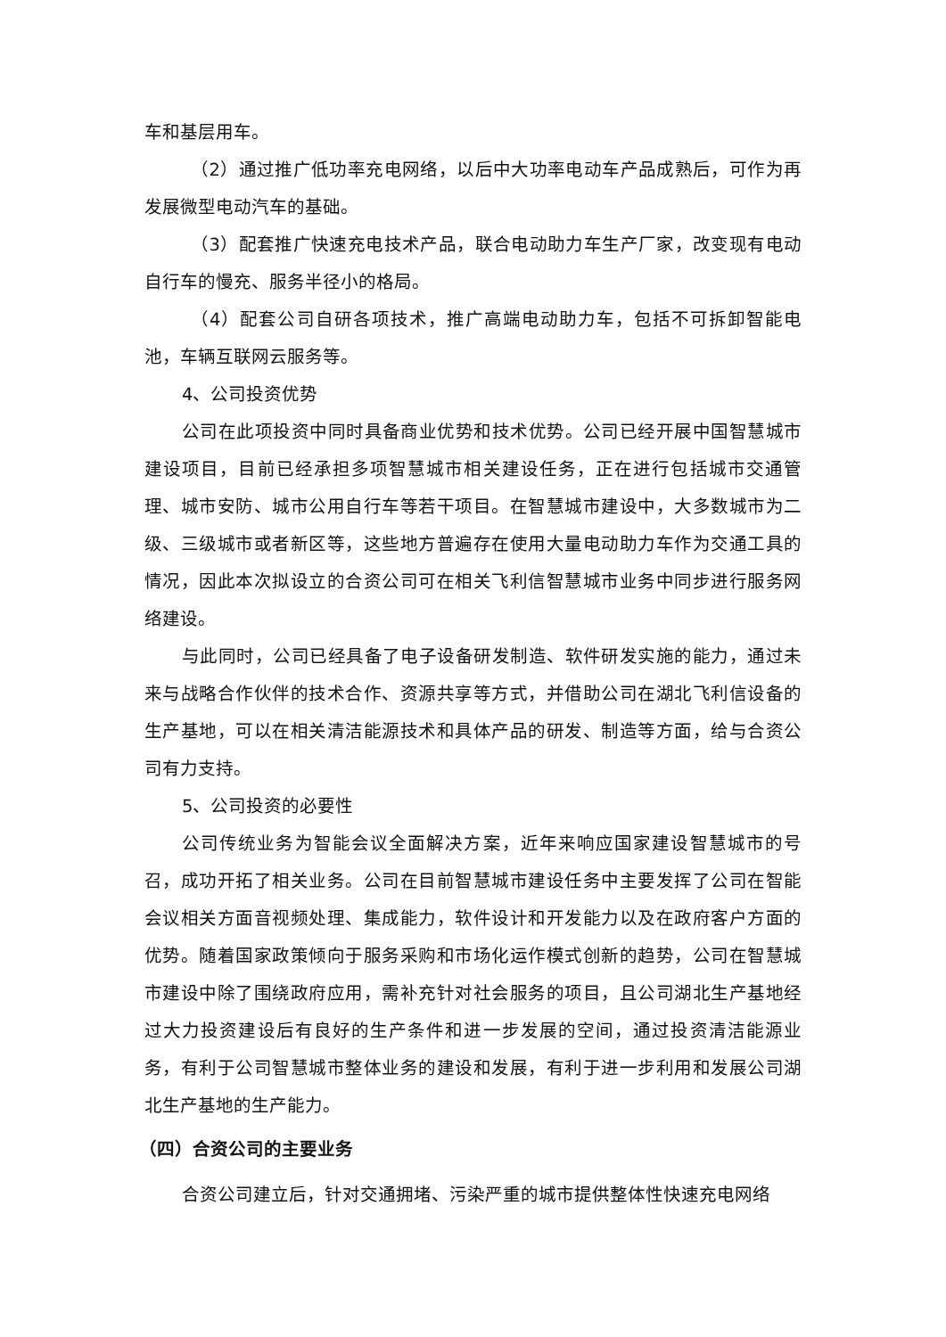车和基层用车。
（2）通过推广低功率充电网络，以后中大功率电动车产品成熟后，可作为再发展微型电动汽车的基础。
（3）配套推广快速充电技术产品，联合电动助力车生产厂家，改变现有电动自行车的慢充、服务半径小的格局。
（4）配套公司自研各项技术，推广高端电动助力车，包括不可拆卸智能电池，车辆互联网云服务等。
4、公司投资优势
公司在此项投资中同时具备商业优势和技术优势。公司已经开展中国智慧城市建设项目，目前已经承担多项智慧城市相关建设任务，正在进行包括城市交通管理、城市安防、城市公用自行车等若干项目。在智慧城市建设中，大多数城市为二级、三级城市或者新区等，这些地方普遍存在使用大量电动助力车作为交通工具的情况，因此本次拟设立的合资公司可在相关飞利信智慧城市业务中同步进行服务网络建设。
与此同时，公司已经具备了电子设备研发制造、软件研发实施的能力，通过未来与战略合作伙伴的技术合作、资源共享等方式，并借助公司在湖北飞利信设备的生产基地，可以在相关清洁能源技术和具体产品的研发、制造等方面，给与合资公司有力支持。
5、公司投资的必要性
公司传统业务为智能会议全面解决方案，近年来响应国家建设智慧城市的号召，成功开拓了相关业务。公司在目前智慧城市建设任务中主要发挥了公司在智能会议相关方面音视频处理、集成能力，软件设计和开发能力以及在政府客户方面的优势。随着国家政策倾向于服务采购和市场化运作模式创新的趋势，公司在智慧城市建设中除了围绕政府应用，需补充针对社会服务的项目，且公司湖北生产基地经过大力投资建设后有良好的生产条件和进一步发展的空间，通过投资清洁能源业务，有利于公司智慧城市整体业务的建设和发展，有利于进一步利用和发展公司湖北生产基地的生产能力。
（四）合资公司的主要业务
合资公司建立后，针对交通拥堵、污染严重的城市提供整体性快速充电网络